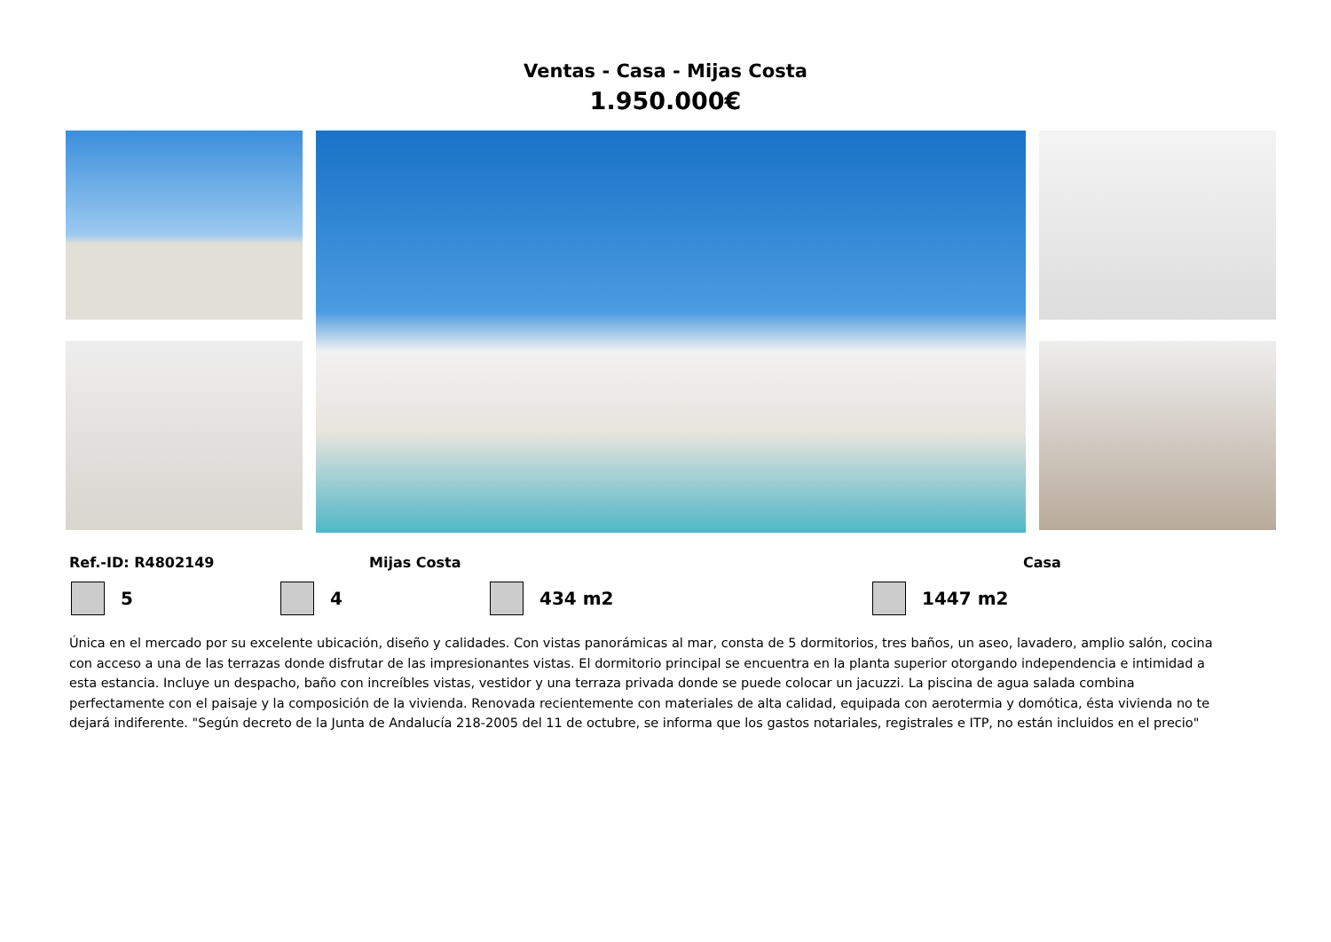Ventas - Casa - Mijas Costa
1.950.000€
Ref.-ID: R4802149 Mijas Costa Casa
5 4 434 m2 1447 m2
Única en el mercado por su excelente ubicación, diseño y calidades. Con vistas panorámicas al mar, consta de 5 dormitorios, tres baños, un aseo, lavadero, amplio salón, cocina con acceso a una de las terrazas donde disfrutar de las impresionantes vistas. El dormitorio principal se encuentra en la planta superior otorgando independencia e intimidad a esta estancia. Incluye un despacho, baño con increíbles vistas, vestidor y una terraza privada donde se puede colocar un jacuzzi. La piscina de agua salada combina perfectamente con el paisaje y la composición de la vivienda. Renovada recientemente con materiales de alta calidad, equipada con aerotermia y domótica, ésta vivienda no te dejará indiferente. "Según decreto de la Junta de Andalucía 218-2005 del 11 de octubre, se informa que los gastos notariales, registrales e ITP, no están incluidos en el precio"